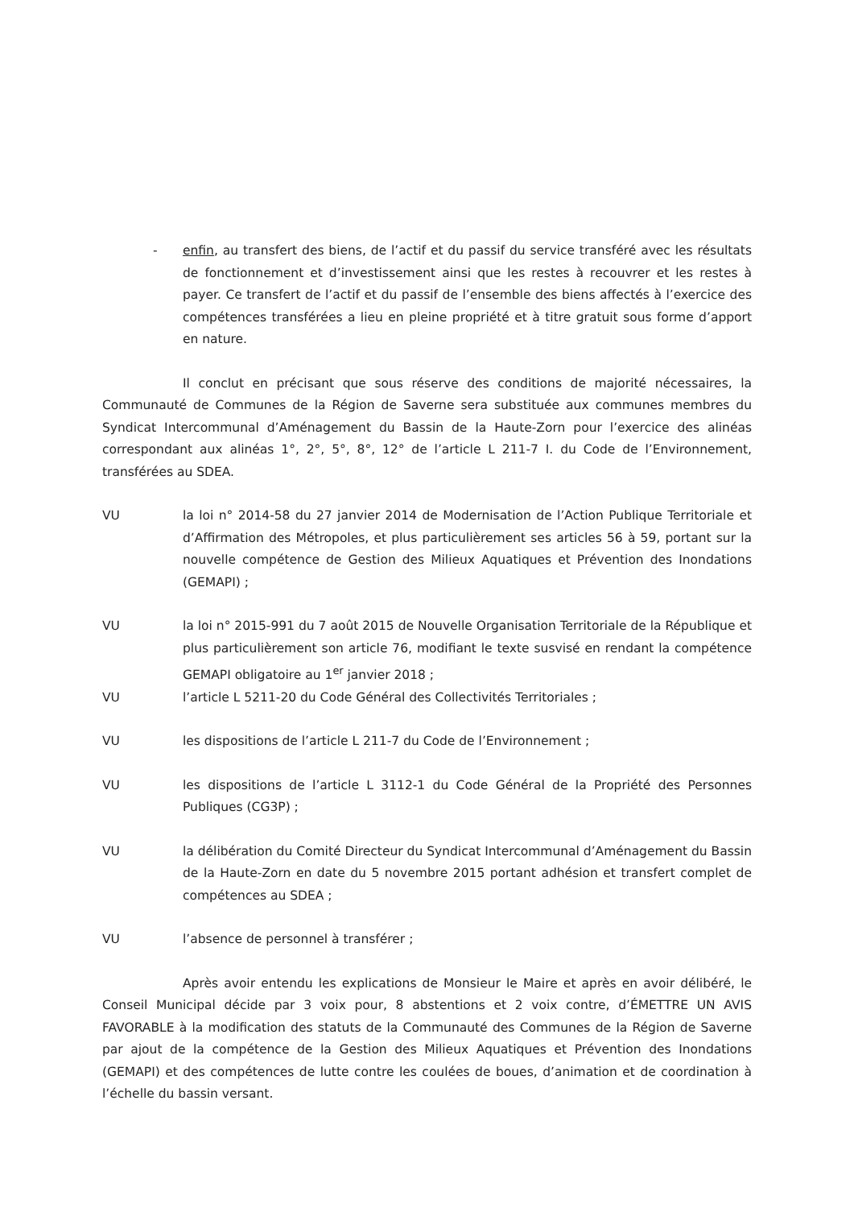- enfin, au transfert des biens, de l’actif et du passif du service transféré avec les résultats de fonctionnement et d’investissement ainsi que les restes à recouvrer et les restes à payer. Ce transfert de l’actif et du passif de l’ensemble des biens affectés à l’exercice des compétences transférées a lieu en pleine propriété et à titre gratuit sous forme d’apport en nature.
Il conclut en précisant que sous réserve des conditions de majorité nécessaires, la Communauté de Communes de la Région de Saverne sera substituée aux communes membres du Syndicat Intercommunal d’Aménagement du Bassin de la Haute-Zorn pour l’exercice des alinéas correspondant aux alinéas 1°, 2°, 5°, 8°, 12° de l’article L 211-7 I. du Code de l’Environnement, transférées au SDEA.
VU la loi n° 2014-58 du 27 janvier 2014 de Modernisation de l’Action Publique Territoriale et d’Affirmation des Métropoles, et plus particulièrement ses articles 56 à 59, portant sur la nouvelle compétence de Gestion des Milieux Aquatiques et Prévention des Inondations (GEMAPI) ;
VU la loi n° 2015-991 du 7 août 2015 de Nouvelle Organisation Territoriale de la République et plus particulièrement son article 76, modifiant le texte susvisé en rendant la compétence GEMAPI obligatoire au 1<sup>er</sup> janvier 2018 ;
VU l’article L 5211-20 du Code Général des Collectivités Territoriales ;
VU les dispositions de l’article L 211-7 du Code de l’Environnement ;
VU les dispositions de l’article L 3112-1 du Code Général de la Propriété des Personnes Publiques (CG3P) ;
VU la délibération du Comité Directeur du Syndicat Intercommunal d’Aménagement du Bassin de la Haute-Zorn en date du 5 novembre 2015 portant adhésion et transfert complet de compétences au SDEA ;
VU l’absence de personnel à transférer ;
Après avoir entendu les explications de Monsieur le Maire et après en avoir délibéré, le Conseil Municipal décide par 3 voix pour, 8 abstentions et 2 voix contre, d’ÉMETTRE UN AVIS FAVORABLE à la modification des statuts de la Communauté des Communes de la Région de Saverne par ajout de la compétence de la Gestion des Milieux Aquatiques et Prévention des Inondations (GEMAPI) et des compétences de lutte contre les coulées de boues, d’animation et de coordination à l’échelle du bassin versant.